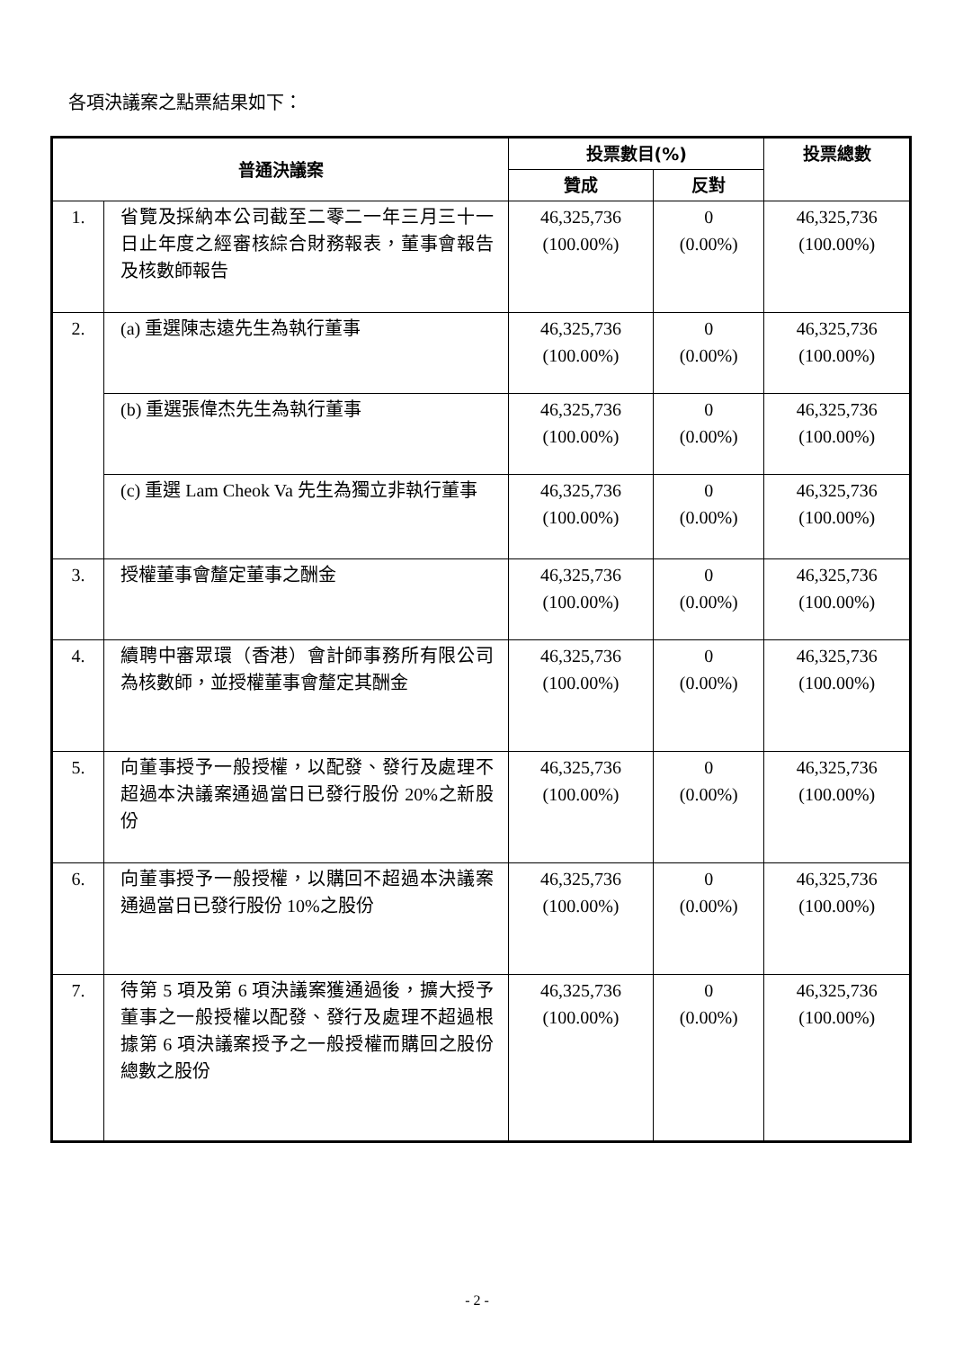各項決議案之點票結果如下：
| 普通決議案 | | 投票數目(%) | | 投票總數 |
| --- | --- | --- | --- | --- |
| | | 贊成 | 反對 | |
| 1. | 省覽及採納本公司截至二零二一年三月三十一日止年度之經審核綜合財務報表，董事會報告及核數師報告 | 46,325,736 (100.00%) | 0 (0.00%) | 46,325,736 (100.00%) |
| 2. | (a) 重選陳志遠先生為執行董事 | 46,325,736 (100.00%) | 0 (0.00%) | 46,325,736 (100.00%) |
| | (b) 重選張偉杰先生為執行董事 | 46,325,736 (100.00%) | 0 (0.00%) | 46,325,736 (100.00%) |
| | (c) 重選 Lam Cheok Va 先生為獨立非執行董事 | 46,325,736 (100.00%) | 0 (0.00%) | 46,325,736 (100.00%) |
| 3. | 授權董事會釐定董事之酬金 | 46,325,736 (100.00%) | 0 (0.00%) | 46,325,736 (100.00%) |
| 4. | 續聘中審眾環（香港）會計師事務所有限公司為核數師，並授權董事會釐定其酬金 | 46,325,736 (100.00%) | 0 (0.00%) | 46,325,736 (100.00%) |
| 5. | 向董事授予一般授權，以配發、發行及處理不超過本決議案通過當日已發行股份 20%之新股份 | 46,325,736 (100.00%) | 0 (0.00%) | 46,325,736 (100.00%) |
| 6. | 向董事授予一般授權，以購回不超過本決議案通過當日已發行股份 10%之股份 | 46,325,736 (100.00%) | 0 (0.00%) | 46,325,736 (100.00%) |
| 7. | 待第 5 項及第 6 項決議案獲通過後，擴大授予董事之一般授權以配發、發行及處理不超過根據第 6 項決議案授予之一般授權而購回之股份總數之股份 | 46,325,736 (100.00%) | 0 (0.00%) | 46,325,736 (100.00%) |
- 2 -